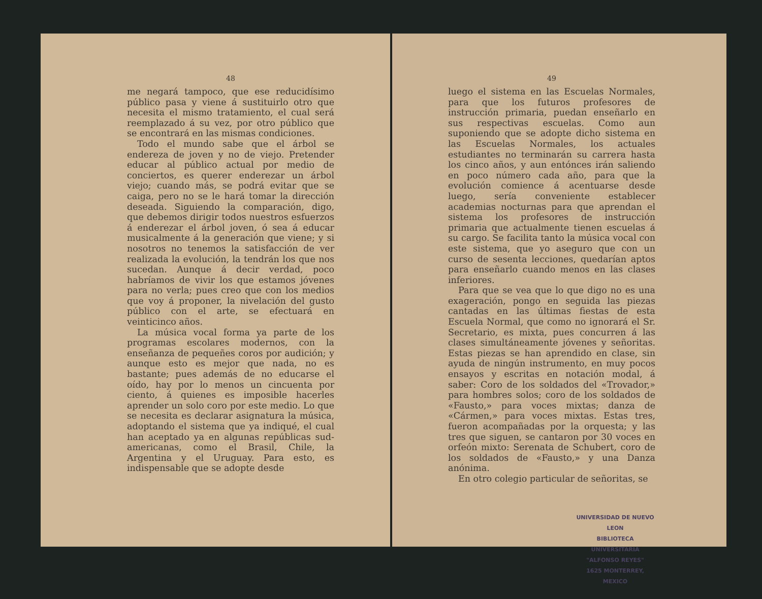48
me negará tampoco, que ese reducidísimo público pasa y viene á sustituirlo otro que necesita el mismo tratamiento, el cual será reemplazado á su vez, por otro público que se encontrará en las mismas condiciones.
Todo el mundo sabe que el árbol se endereza de joven y no de viejo. Pretender educar al público actual por medio de conciertos, es querer enderezar un árbol viejo; cuando más, se podrá evitar que se caiga, pero no se le hará tomar la dirección deseada. Siguiendo la comparación, digo, que debemos dirigir todos nuestros esfuerzos á enderezar el árbol joven, ó sea á educar musicalmente á la generación que viene; y si nosotros no tenemos la satisfacción de ver realizada la evolución, la tendrán los que nos sucedan. Aunque á decir verdad, poco habríamos de vivir los que estamos jóvenes para no verla; pues creo que con los medios que voy á proponer, la nivelación del gusto público con el arte, se efectuará en veinticinco años.
La música vocal forma ya parte de los programas escolares modernos, con la enseñanza de pequeñes coros por audición; y aunque esto es mejor que nada, no es bastante; pues además de no educarse el oído, hay por lo menos un cincuenta por ciento, á quienes es imposible hacerles aprender un solo coro por este medio. Lo que se necesita es declarar asignatura la música, adoptando el sistema que ya indiqué, el cual han aceptado ya en algunas repúblicas sud-americanas, como el Brasil, Chile, la Argentina y el Uruguay. Para esto, es indispensable que se adopte desde
49
luego el sistema en las Escuelas Normales, para que los futuros profesores de instrucción primaria, puedan enseñarlo en sus respectivas escuelas. Como aun suponiendo que se adopte dicho sistema en las Escuelas Normales, los actuales estudiantes no terminarán su carrera hasta los cinco años, y aun entónces irán saliendo en poco número cada año, para que la evolución comience á acentuarse desde luego, sería conveniente establecer academias nocturnas para que aprendan el sistema los profesores de instrucción primaria que actualmente tienen escuelas á su cargo. Se facilita tanto la música vocal con este sistema, que yo aseguro que con un curso de sesenta lecciones, quedarían aptos para enseñarlo cuando menos en las clases inferiores.
Para que se vea que lo que digo no es una exageración, pongo en seguida las piezas cantadas en las últimas fiestas de esta Escuela Normal, que como no ignorará el Sr. Secretario, es mixta, pues concurren á las clases simultáneamente jóvenes y señoritas. Estas piezas se han aprendido en clase, sin ayuda de ningún instrumento, en muy pocos ensayos y escritas en notación modal, á saber: Coro de los soldados del «Trovador,» para hombres solos; coro de los soldados de «Fausto,» para voces mixtas; danza de «Cármen,» para voces mixtas. Estas tres, fueron acompañadas por la orquesta; y las tres que siguen, se cantaron por 30 voces en orfeón mixto: Serenata de Schubert, coro de los soldados de «Fausto,» y una Danza anónima.
En otro colegio particular de señoritas, se
UNIVERSIDAD DE NUEVO LEON
BIBLIOTECA UNIVERSITARIA
"ALFONSO REYES"
1625 MONTERREY, MEXICO